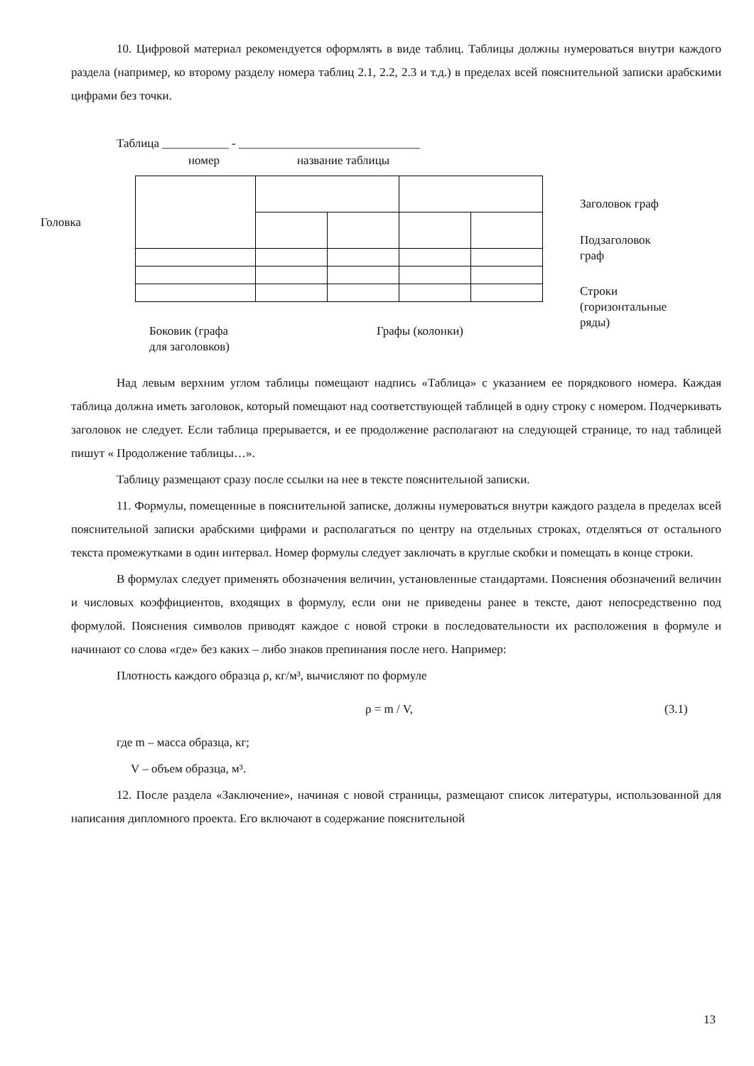10. Цифровой материал рекомендуется оформлять в виде таблиц. Таблицы должны нумероваться внутри каждого раздела (например, ко второму разделу номера таблиц 2.1, 2.2, 2.3 и т.д.) в пределах всей пояснительной записки арабскими цифрами без точки.
Таблица ___________ - ______________________________
номер название таблицы
Головка
Заголовок граф
Подзаголовок
граф
Строки
(горизонтальные
ряды)
Боковик (графа
для заголовков)
Графы (колонки)
Над левым верхним углом таблицы помещают надпись «Таблица» с указанием ее порядкового номера. Каждая таблица должна иметь заголовок, который помещают над соответствующей таблицей в одну строку с номером. Подчеркивать заголовок не следует. Если таблица прерывается, и ее продолжение располагают на следующей странице, то над таблицей пишут « Продолжение таблицы…».
Таблицу размещают сразу после ссылки на нее в тексте пояснительной записки.
11. Формулы, помещенные в пояснительной записке, должны нумероваться внутри каждого раздела в пределах всей пояснительной записки арабскими цифрами и располагаться по центру на отдельных строках, отделяться от остального текста промежутками в один интервал. Номер формулы следует заключать в круглые скобки и помещать в конце строки.
В формулах следует применять обозначения величин, установленные стандартами. Пояснения обозначений величин и числовых коэффициентов, входящих в формулу, если они не приведены ранее в тексте, дают непосредственно под формулой. Пояснения символов приводят каждое с новой строки в последовательности их расположения в формуле и начинают со слова «где» без каких – либо знаков препинания после него. Например:
Плотность каждого образца ρ, кг/м³, вычисляют по формуле
ρ = m / V, (3.1)
где m – масса образца, кг;
V – объем образца, м³.
12. После раздела «Заключение», начиная с новой страницы, размещают список литературы, использованной для написания дипломного проекта. Его включают в содержание пояснительной
13